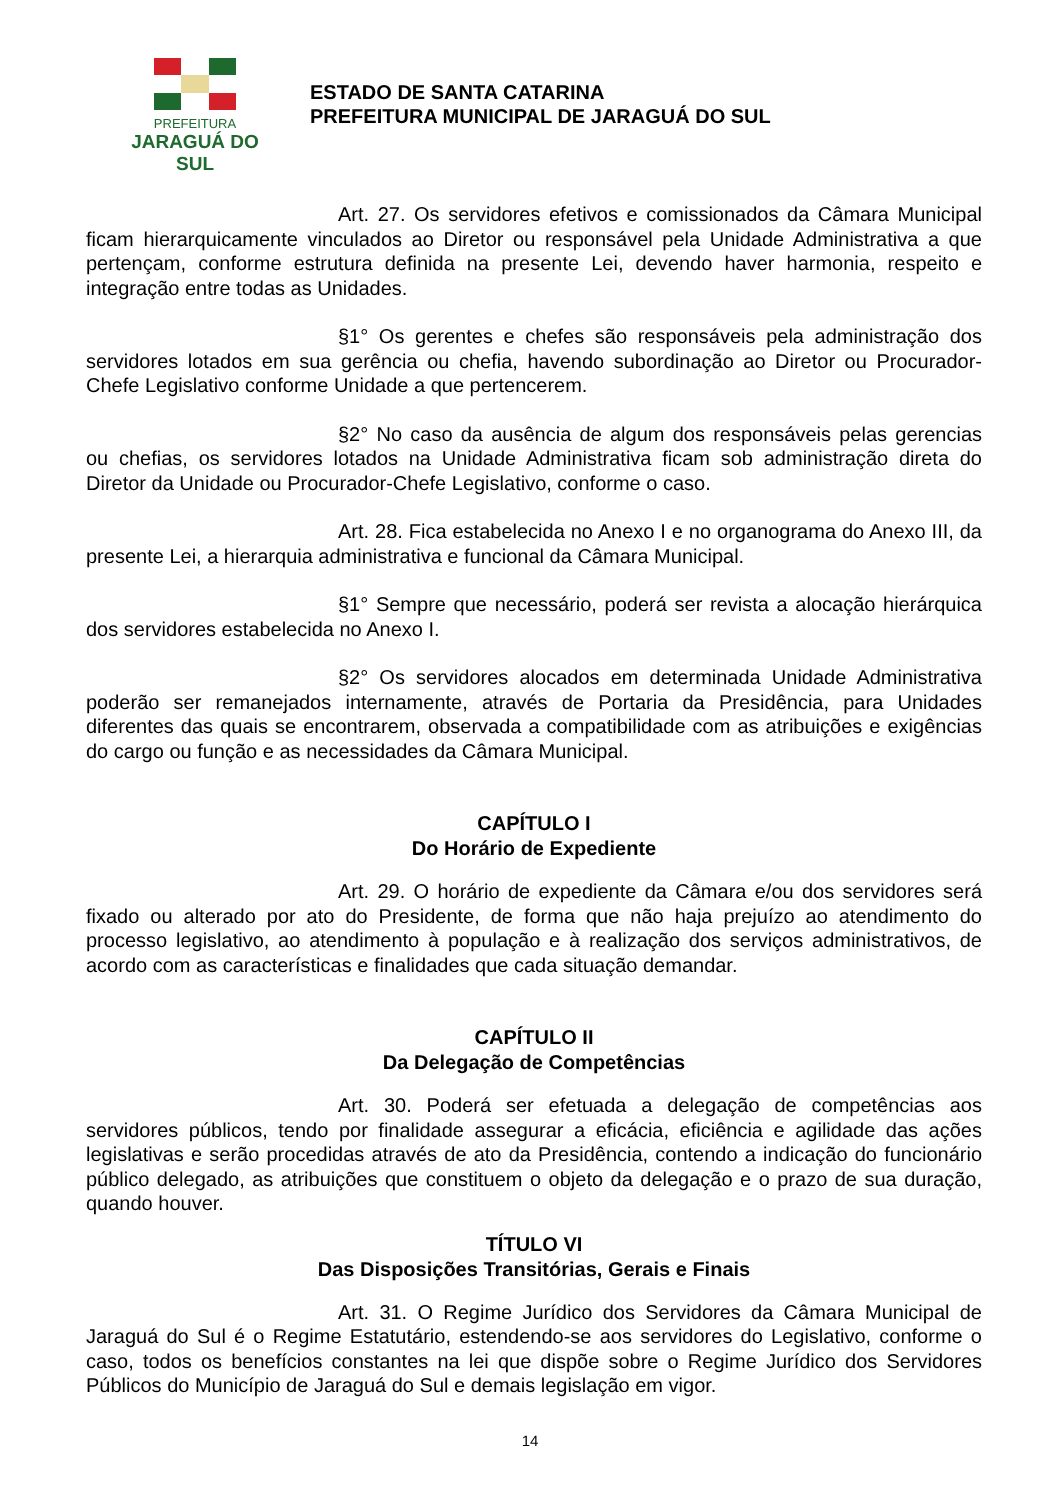PREFEITURA
JARAGUÁ DO SUL
ESTADO DE SANTA CATARINA
PREFEITURA MUNICIPAL DE JARAGUÁ DO SUL
Art. 27. Os servidores efetivos e comissionados da Câmara Municipal ficam hierarquicamente vinculados ao Diretor ou responsável pela Unidade Administrativa a que pertençam, conforme estrutura definida na presente Lei, devendo haver harmonia, respeito e integração entre todas as Unidades.
§1° Os gerentes e chefes são responsáveis pela administração dos servidores lotados em sua gerência ou chefia, havendo subordinação ao Diretor ou Procurador-Chefe Legislativo conforme Unidade a que pertencerem.
§2° No caso da ausência de algum dos responsáveis pelas gerencias ou chefias, os servidores lotados na Unidade Administrativa ficam sob administração direta do Diretor da Unidade ou Procurador-Chefe Legislativo, conforme o caso.
Art. 28. Fica estabelecida no Anexo I e no organograma do Anexo III, da presente Lei, a hierarquia administrativa e funcional da Câmara Municipal.
§1° Sempre que necessário, poderá ser revista a alocação hierárquica dos servidores estabelecida no Anexo I.
§2° Os servidores alocados em determinada Unidade Administrativa poderão ser remanejados internamente, através de Portaria da Presidência, para Unidades diferentes das quais se encontrarem, observada a compatibilidade com as atribuições e exigências do cargo ou função e as necessidades da Câmara Municipal.
CAPÍTULO I
Do Horário de Expediente
Art. 29. O horário de expediente da Câmara e/ou dos servidores será fixado ou alterado por ato do Presidente, de forma que não haja prejuízo ao atendimento do processo legislativo, ao atendimento à população e à realização dos serviços administrativos, de acordo com as características e finalidades que cada situação demandar.
CAPÍTULO II
Da Delegação de Competências
Art. 30. Poderá ser efetuada a delegação de competências aos servidores públicos, tendo por finalidade assegurar a eficácia, eficiência e agilidade das ações legislativas e serão procedidas através de ato da Presidência, contendo a indicação do funcionário público delegado, as atribuições que constituem o objeto da delegação e o prazo de sua duração, quando houver.
TÍTULO VI
Das Disposições Transitórias, Gerais e Finais
Art. 31. O Regime Jurídico dos Servidores da Câmara Municipal de Jaraguá do Sul é o Regime Estatutário, estendendo-se aos servidores do Legislativo, conforme o caso, todos os benefícios constantes na lei que dispõe sobre o Regime Jurídico dos Servidores Públicos do Município de Jaraguá do Sul e demais legislação em vigor.
14